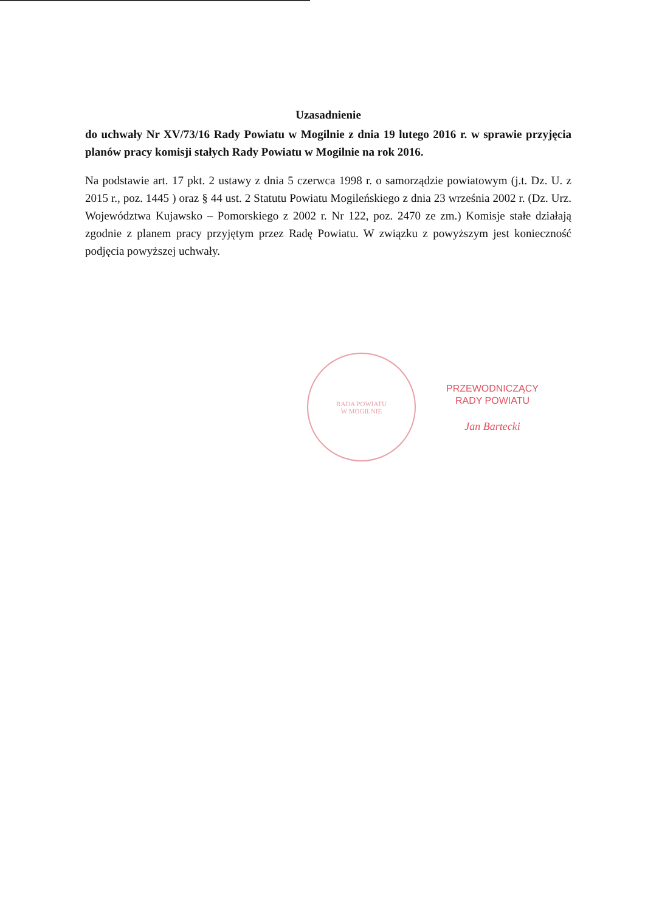Uzasadnienie
do uchwały Nr XV/73/16 Rady Powiatu w Mogilnie z dnia 19 lutego 2016 r. w sprawie przyjęcia planów pracy komisji stałych Rady Powiatu w Mogilnie na rok 2016.
Na podstawie art. 17 pkt. 2 ustawy z dnia 5 czerwca 1998 r. o samorządzie powiatowym (j.t. Dz. U. z 2015 r., poz. 1445 ) oraz § 44 ust. 2 Statutu Powiatu Mogileńskiego z dnia 23 września 2002 r. (Dz. Urz. Województwa Kujawsko – Pomorskiego z 2002 r. Nr 122, poz. 2470 ze zm.) Komisje stałe działają zgodnie z planem pracy przyjętym przez Radę Powiatu. W związku z powyższym jest konieczność podjęcia powyższej uchwały.
RADA POWIATU
W MOGILNIE
PRZEWODNICZĄCY
RADY POWIATU
Jan Bartecki